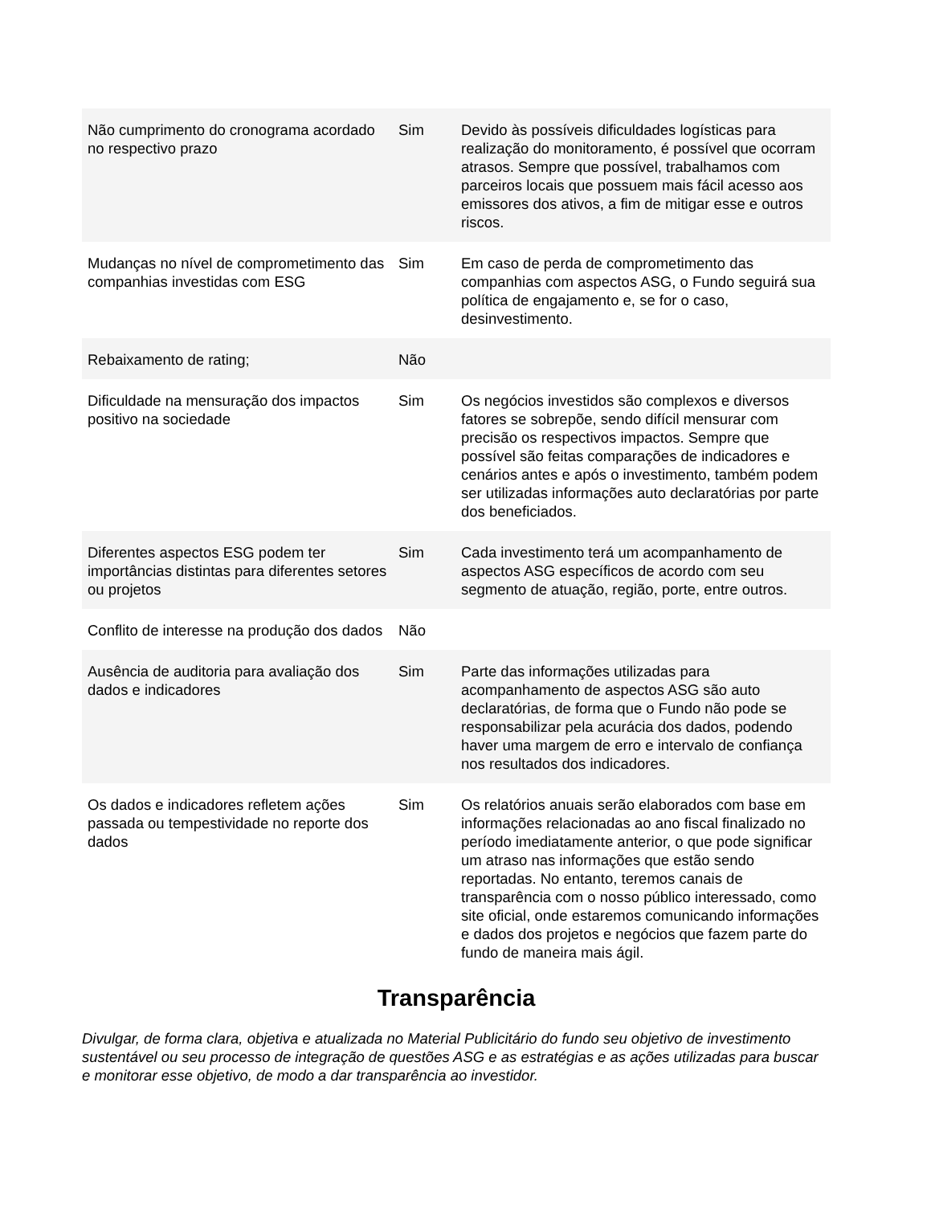| Não cumprimento do cronograma acordado no respectivo prazo | Sim | Devido às possíveis dificuldades logísticas para realização do monitoramento, é possível que ocorram atrasos. Sempre que possível, trabalhamos com parceiros locais que possuem mais fácil acesso aos emissores dos ativos, a fim de mitigar esse e outros riscos. |
| Mudanças no nível de comprometimento das companhias investidas com ESG | Sim | Em caso de perda de comprometimento das companhias com aspectos ASG, o Fundo seguirá sua política de engajamento e, se for o caso, desinvestimento. |
| Rebaixamento de rating; | Não | |
| Dificuldade na mensuração dos impactos positivo na sociedade | Sim | Os negócios investidos são complexos e diversos fatores se sobrepõe, sendo difícil mensurar com precisão os respectivos impactos. Sempre que possível são feitas comparações de indicadores e cenários antes e após o investimento, também podem ser utilizadas informações auto declaratórias por parte dos beneficiados. |
| Diferentes aspectos ESG podem ter importâncias distintas para diferentes setores ou projetos | Sim | Cada investimento terá um acompanhamento de aspectos ASG específicos de acordo com seu segmento de atuação, região, porte, entre outros. |
| Conflito de interesse na produção dos dados | Não | |
| Ausência de auditoria para avaliação dos dados e indicadores | Sim | Parte das informações utilizadas para acompanhamento de aspectos ASG são auto declaratórias, de forma que o Fundo não pode se responsabilizar pela acurácia dos dados, podendo haver uma margem de erro e intervalo de confiança nos resultados dos indicadores. |
| Os dados e indicadores refletem ações passada ou tempestividade no reporte dos dados | Sim | Os relatórios anuais serão elaborados com base em informações relacionadas ao ano fiscal finalizado no período imediatamente anterior, o que pode significar um atraso nas informações que estão sendo reportadas. No entanto, teremos canais de transparência com o nosso público interessado, como site oficial, onde estaremos comunicando informações e dados dos projetos e negócios que fazem parte do fundo de maneira mais ágil. |
Transparência
Divulgar, de forma clara, objetiva e atualizada no Material Publicitário do fundo seu objetivo de investimento sustentável ou seu processo de integração de questões ASG e as estratégias e as ações utilizadas para buscar e monitorar esse objetivo, de modo a dar transparência ao investidor.